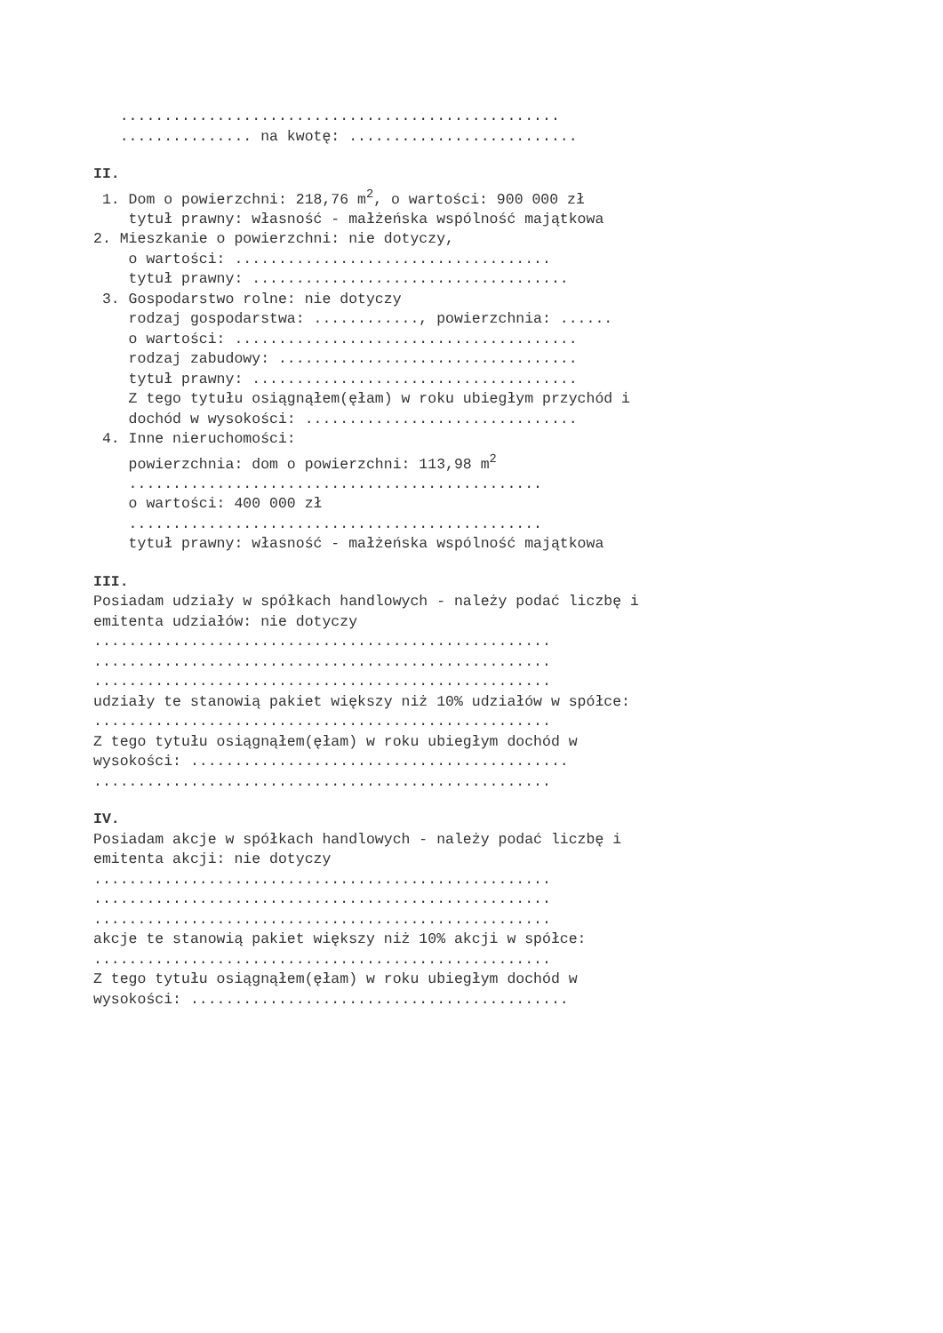..................................................
............... na kwotę: ..........................
II.
1. Dom o powierzchni: 218,76 m<sup>2</sup>, o wartości: 900 000 zł
tytuł prawny: własność - małżeńska wspólność majątkowa
2. Mieszkanie o powierzchni: nie dotyczy,
o wartości: ....................................
tytuł prawny: ....................................
3. Gospodarstwo rolne: nie dotyczy
rodzaj gospodarstwa: ............, powierzchnia: ......
o wartości: .......................................
rodzaj zabudowy: ..................................
tytuł prawny: .....................................
Z tego tytułu osiągnąłem(ęłam) w roku ubiegłym przychód i
dochód w wysokości: ...............................
4. Inne nieruchomości:
powierzchnia: dom o powierzchni: 113,98 m<sup>2</sup>
...............................................
o wartości: 400 000 zł
...............................................
tytuł prawny: własność - małżeńska wspólność majątkowa
III.
Posiadam udziały w spółkach handlowych - należy podać liczbę i
emitenta udziałów: nie dotyczy
....................................................
....................................................
....................................................
udziały te stanowią pakiet większy niż 10% udziałów w spółce:
....................................................
Z tego tytułu osiągnąłem(ęłam) w roku ubiegłym dochód w
wysokości: ...........................................
....................................................
IV.
Posiadam akcje w spółkach handlowych - należy podać liczbę i
emitenta akcji: nie dotyczy
....................................................
....................................................
....................................................
akcje te stanowią pakiet większy niż 10% akcji w spółce:
....................................................
Z tego tytułu osiągnąłem(ęłam) w roku ubiegłym dochód w
wysokości: ...........................................